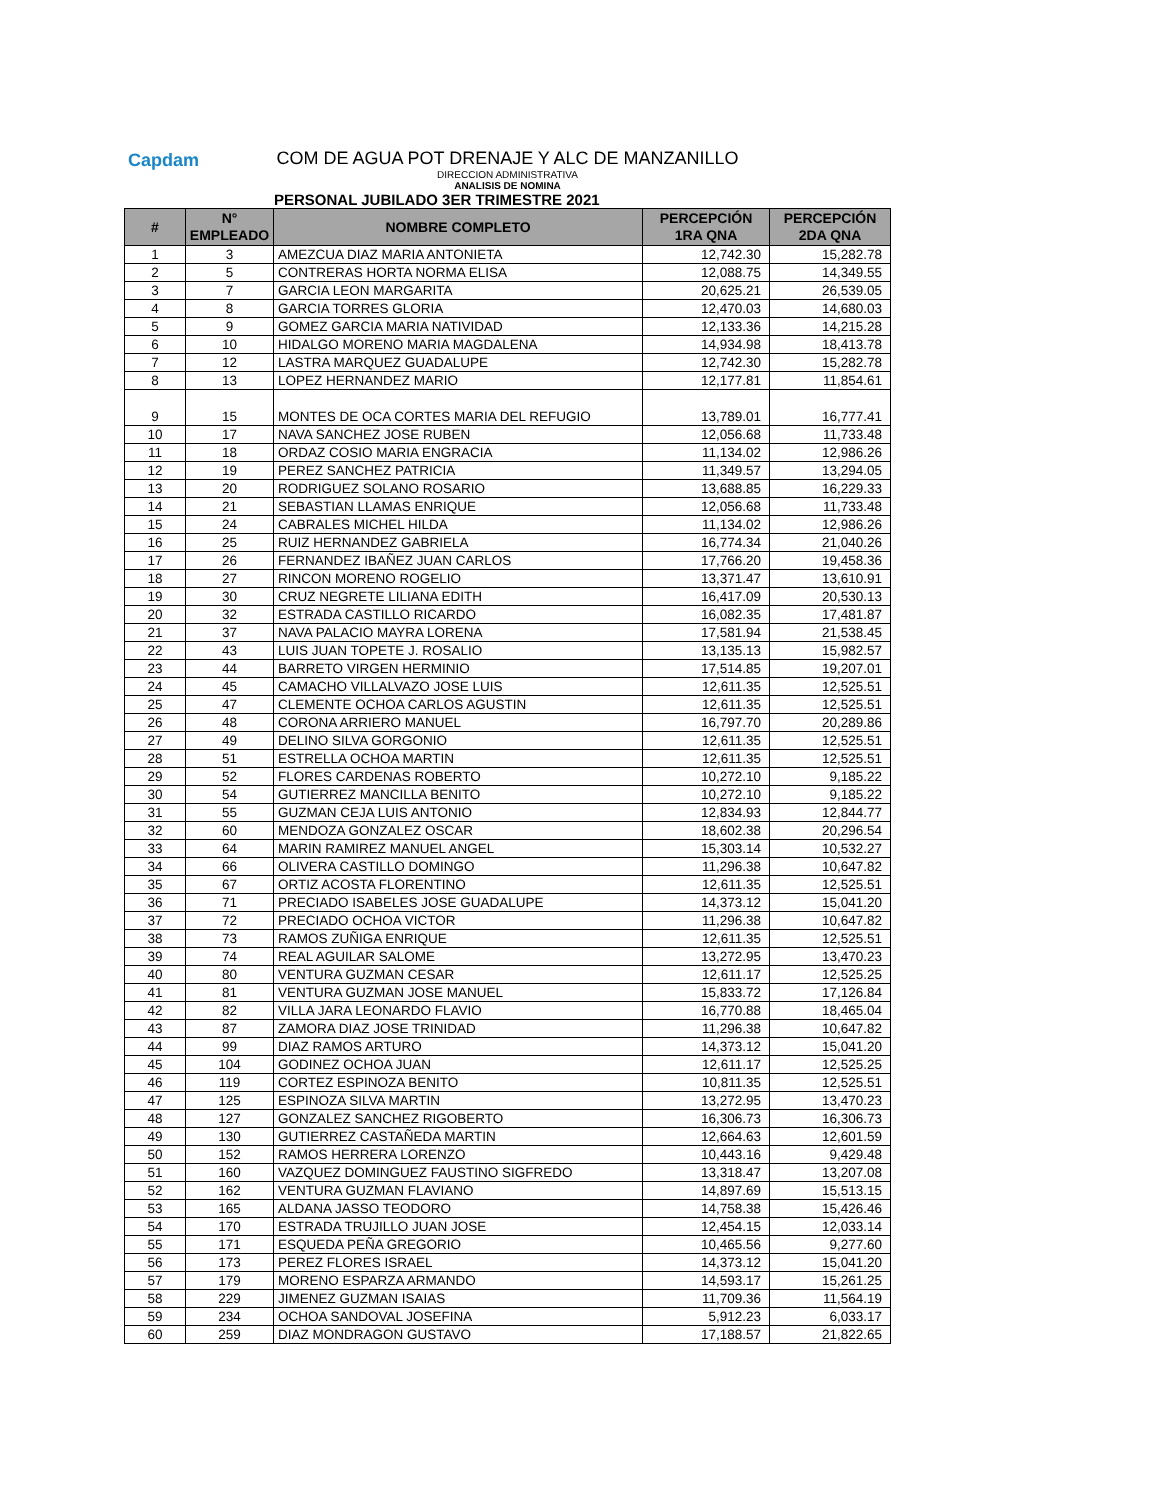Capdam
COM DE AGUA POT DRENAJE Y ALC DE MANZANILLO
DIRECCION ADMINISTRATIVA
ANALISIS DE NOMINA
PERSONAL JUBILADO 3ER TRIMESTRE 2021
| # | N° EMPLEADO | NOMBRE COMPLETO | PERCEPCIÓN 1RA QNA | PERCEPCIÓN 2DA QNA |
| --- | --- | --- | --- | --- |
| 1 | 3 | AMEZCUA DIAZ MARIA ANTONIETA | 12,742.30 | 15,282.78 |
| 2 | 5 | CONTRERAS HORTA NORMA ELISA | 12,088.75 | 14,349.55 |
| 3 | 7 | GARCIA LEON MARGARITA | 20,625.21 | 26,539.05 |
| 4 | 8 | GARCIA TORRES GLORIA | 12,470.03 | 14,680.03 |
| 5 | 9 | GOMEZ GARCIA MARIA NATIVIDAD | 12,133.36 | 14,215.28 |
| 6 | 10 | HIDALGO MORENO MARIA MAGDALENA | 14,934.98 | 18,413.78 |
| 7 | 12 | LASTRA MARQUEZ GUADALUPE | 12,742.30 | 15,282.78 |
| 8 | 13 | LOPEZ HERNANDEZ MARIO | 12,177.81 | 11,854.61 |
| 9 | 15 | MONTES DE OCA CORTES MARIA DEL REFUGIO | 13,789.01 | 16,777.41 |
| 10 | 17 | NAVA SANCHEZ JOSE RUBEN | 12,056.68 | 11,733.48 |
| 11 | 18 | ORDAZ COSIO MARIA ENGRACIA | 11,134.02 | 12,986.26 |
| 12 | 19 | PEREZ SANCHEZ PATRICIA | 11,349.57 | 13,294.05 |
| 13 | 20 | RODRIGUEZ SOLANO ROSARIO | 13,688.85 | 16,229.33 |
| 14 | 21 | SEBASTIAN LLAMAS ENRIQUE | 12,056.68 | 11,733.48 |
| 15 | 24 | CABRALES MICHEL HILDA | 11,134.02 | 12,986.26 |
| 16 | 25 | RUIZ HERNANDEZ GABRIELA | 16,774.34 | 21,040.26 |
| 17 | 26 | FERNANDEZ IBAÑEZ JUAN CARLOS | 17,766.20 | 19,458.36 |
| 18 | 27 | RINCON MORENO ROGELIO | 13,371.47 | 13,610.91 |
| 19 | 30 | CRUZ NEGRETE LILIANA EDITH | 16,417.09 | 20,530.13 |
| 20 | 32 | ESTRADA CASTILLO RICARDO | 16,082.35 | 17,481.87 |
| 21 | 37 | NAVA PALACIO MAYRA LORENA | 17,581.94 | 21,538.45 |
| 22 | 43 | LUIS JUAN TOPETE J. ROSALIO | 13,135.13 | 15,982.57 |
| 23 | 44 | BARRETO VIRGEN HERMINIO | 17,514.85 | 19,207.01 |
| 24 | 45 | CAMACHO VILLALVAZO JOSE LUIS | 12,611.35 | 12,525.51 |
| 25 | 47 | CLEMENTE OCHOA CARLOS AGUSTIN | 12,611.35 | 12,525.51 |
| 26 | 48 | CORONA ARRIERO MANUEL | 16,797.70 | 20,289.86 |
| 27 | 49 | DELINO SILVA GORGONIO | 12,611.35 | 12,525.51 |
| 28 | 51 | ESTRELLA OCHOA MARTIN | 12,611.35 | 12,525.51 |
| 29 | 52 | FLORES CARDENAS ROBERTO | 10,272.10 | 9,185.22 |
| 30 | 54 | GUTIERREZ MANCILLA BENITO | 10,272.10 | 9,185.22 |
| 31 | 55 | GUZMAN CEJA LUIS ANTONIO | 12,834.93 | 12,844.77 |
| 32 | 60 | MENDOZA GONZALEZ OSCAR | 18,602.38 | 20,296.54 |
| 33 | 64 | MARIN RAMIREZ MANUEL ANGEL | 15,303.14 | 10,532.27 |
| 34 | 66 | OLIVERA CASTILLO DOMINGO | 11,296.38 | 10,647.82 |
| 35 | 67 | ORTIZ ACOSTA FLORENTINO | 12,611.35 | 12,525.51 |
| 36 | 71 | PRECIADO ISABELES JOSE GUADALUPE | 14,373.12 | 15,041.20 |
| 37 | 72 | PRECIADO OCHOA VICTOR | 11,296.38 | 10,647.82 |
| 38 | 73 | RAMOS ZUÑIGA ENRIQUE | 12,611.35 | 12,525.51 |
| 39 | 74 | REAL AGUILAR SALOME | 13,272.95 | 13,470.23 |
| 40 | 80 | VENTURA GUZMAN CESAR | 12,611.17 | 12,525.25 |
| 41 | 81 | VENTURA GUZMAN JOSE MANUEL | 15,833.72 | 17,126.84 |
| 42 | 82 | VILLA JARA LEONARDO FLAVIO | 16,770.88 | 18,465.04 |
| 43 | 87 | ZAMORA DIAZ JOSE TRINIDAD | 11,296.38 | 10,647.82 |
| 44 | 99 | DIAZ RAMOS ARTURO | 14,373.12 | 15,041.20 |
| 45 | 104 | GODINEZ OCHOA JUAN | 12,611.17 | 12,525.25 |
| 46 | 119 | CORTEZ ESPINOZA BENITO | 10,811.35 | 12,525.51 |
| 47 | 125 | ESPINOZA SILVA MARTIN | 13,272.95 | 13,470.23 |
| 48 | 127 | GONZALEZ SANCHEZ RIGOBERTO | 16,306.73 | 16,306.73 |
| 49 | 130 | GUTIERREZ CASTAÑEDA MARTIN | 12,664.63 | 12,601.59 |
| 50 | 152 | RAMOS HERRERA LORENZO | 10,443.16 | 9,429.48 |
| 51 | 160 | VAZQUEZ DOMINGUEZ FAUSTINO SIGFREDO | 13,318.47 | 13,207.08 |
| 52 | 162 | VENTURA GUZMAN FLAVIANO | 14,897.69 | 15,513.15 |
| 53 | 165 | ALDANA JASSO TEODORO | 14,758.38 | 15,426.46 |
| 54 | 170 | ESTRADA TRUJILLO JUAN JOSE | 12,454.15 | 12,033.14 |
| 55 | 171 | ESQUEDA PEÑA GREGORIO | 10,465.56 | 9,277.60 |
| 56 | 173 | PEREZ FLORES ISRAEL | 14,373.12 | 15,041.20 |
| 57 | 179 | MORENO ESPARZA ARMANDO | 14,593.17 | 15,261.25 |
| 58 | 229 | JIMENEZ GUZMAN ISAIAS | 11,709.36 | 11,564.19 |
| 59 | 234 | OCHOA SANDOVAL JOSEFINA | 5,912.23 | 6,033.17 |
| 60 | 259 | DIAZ MONDRAGON GUSTAVO | 17,188.57 | 21,822.65 |